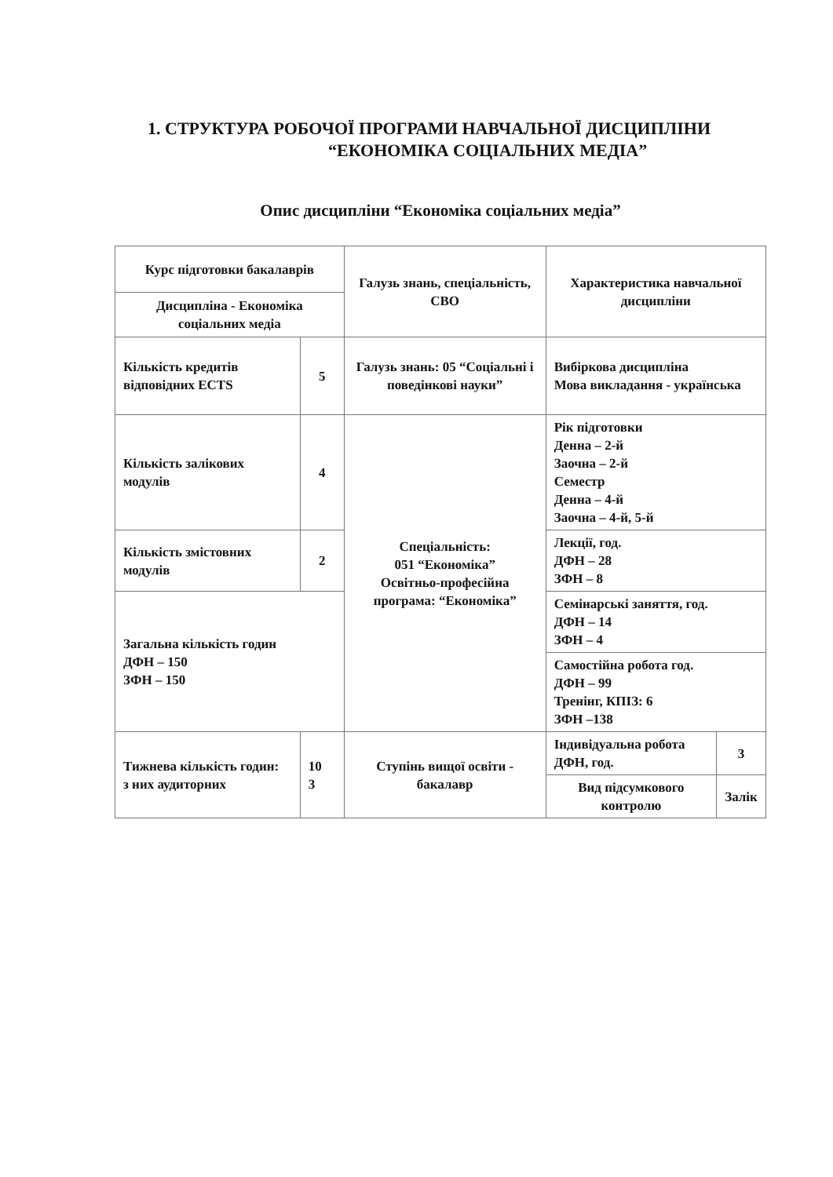1. СТРУКТУРА РОБОЧОЇ ПРОГРАМИ НАВЧАЛЬНОЇ ДИСЦИПЛІНИ
“ЕКОНОМІКА СОЦІАЛЬНИХ МЕДІА”
Опис дисципліни “Економіка соціальних медіа”
| Курс підготовки бакалаврів | | Галузь знань, спеціальність, СВО | Характеристика навчальної дисципліни | | |
| Дисципліна - Економіка соціальних медіа | | | | | |
| Кількість кредитів відповідних ECTS | 5 | Галузь знань: 05 “Соціальні і поведінкові науки” | Вибіркова дисципліна Мова викладання - українська | | |
| Кількість залікових модулів | 4 | Спеціальність: 051 “Економіка” Освітньо-професійна програма: “Економіка” | Рік підготовки Денна – 2-й Заочна – 2-й Семестр Денна – 4-й Заочна – 4-й, 5-й | | |
| Кількість змістовних модулів | 2 | | Лекції, год. ДФН – 28 ЗФН – 8 | | |
| Загальна кількість годин ДФН – 150 ЗФН – 150 | | | Семінарські заняття, год. ДФН – 14 ЗФН – 4 | | |
| | | | Самостійна робота год. ДФН – 99 Тренінг, КПІЗ: 6 ЗФН –138 | | |
| Тижнева кількість годин: з них аудиторних | 10 3 | Ступінь вищої освіти - бакалавр | Індивідуальна робота ДФН, год. | | 3 |
| | | | Вид підсумкового контролю | Залік | |